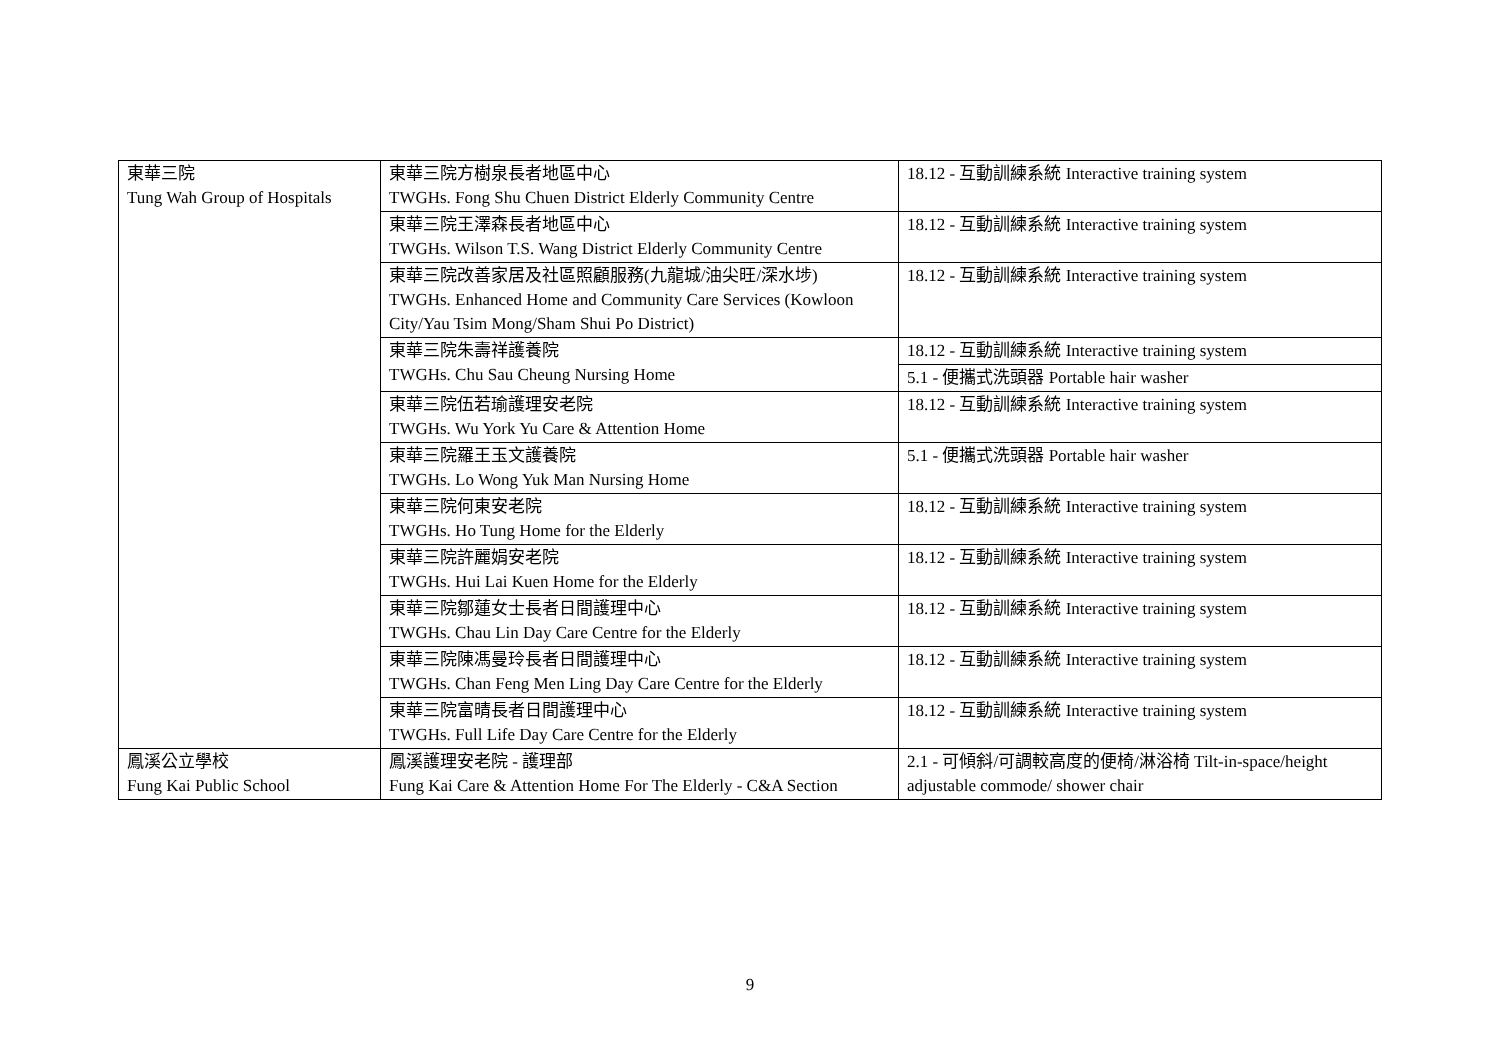| 東華三院 Tung Wah Group of Hospitals | 東華三院方樹泉長者地區中心 TWGHs. Fong Shu Chuen District Elderly Community Centre | 18.12 - 互動訓練系統 Interactive training system |
| | 東華三院王澤森長者地區中心 TWGHs. Wilson T.S. Wang District Elderly Community Centre | 18.12 - 互動訓練系統 Interactive training system |
| | 東華三院改善家居及社區照顧服務(九龍城/油尖旺/深水埗) TWGHs. Enhanced Home and Community Care Services (Kowloon City/Yau Tsim Mong/Sham Shui Po District) | 18.12 - 互動訓練系統 Interactive training system |
| | 東華三院朱壽祥護養院 TWGHs. Chu Sau Cheung Nursing Home | 18.12 - 互動訓練系統 Interactive training system |
| | | 5.1 - 便攜式洗頭器 Portable hair washer |
| | 東華三院伍若瑜護理安老院 TWGHs. Wu York Yu Care & Attention Home | 18.12 - 互動訓練系統 Interactive training system |
| | 東華三院羅王玉文護養院 TWGHs. Lo Wong Yuk Man Nursing Home | 5.1 - 便攜式洗頭器 Portable hair washer |
| | 東華三院何東安老院 TWGHs. Ho Tung Home for the Elderly | 18.12 - 互動訓練系統 Interactive training system |
| | 東華三院許麗娟安老院 TWGHs. Hui Lai Kuen Home for the Elderly | 18.12 - 互動訓練系統 Interactive training system |
| | 東華三院鄒蓮女士長者日間護理中心 TWGHs. Chau Lin Day Care Centre for the Elderly | 18.12 - 互動訓練系統 Interactive training system |
| | 東華三院陳馮曼玲長者日間護理中心 TWGHs. Chan Feng Men Ling Day Care Centre for the Elderly | 18.12 - 互動訓練系統 Interactive training system |
| | 東華三院富晴長者日間護理中心 TWGHs. Full Life Day Care Centre for the Elderly | 18.12 - 互動訓練系統 Interactive training system |
| 鳳溪公立學校 Fung Kai Public School | 鳳溪護理安老院 - 護理部 Fung Kai Care & Attention Home For The Elderly - C&A Section | 2.1 - 可傾斜/可調較高度的便椅/淋浴椅 Tilt-in-space/height adjustable commode/ shower chair |
9